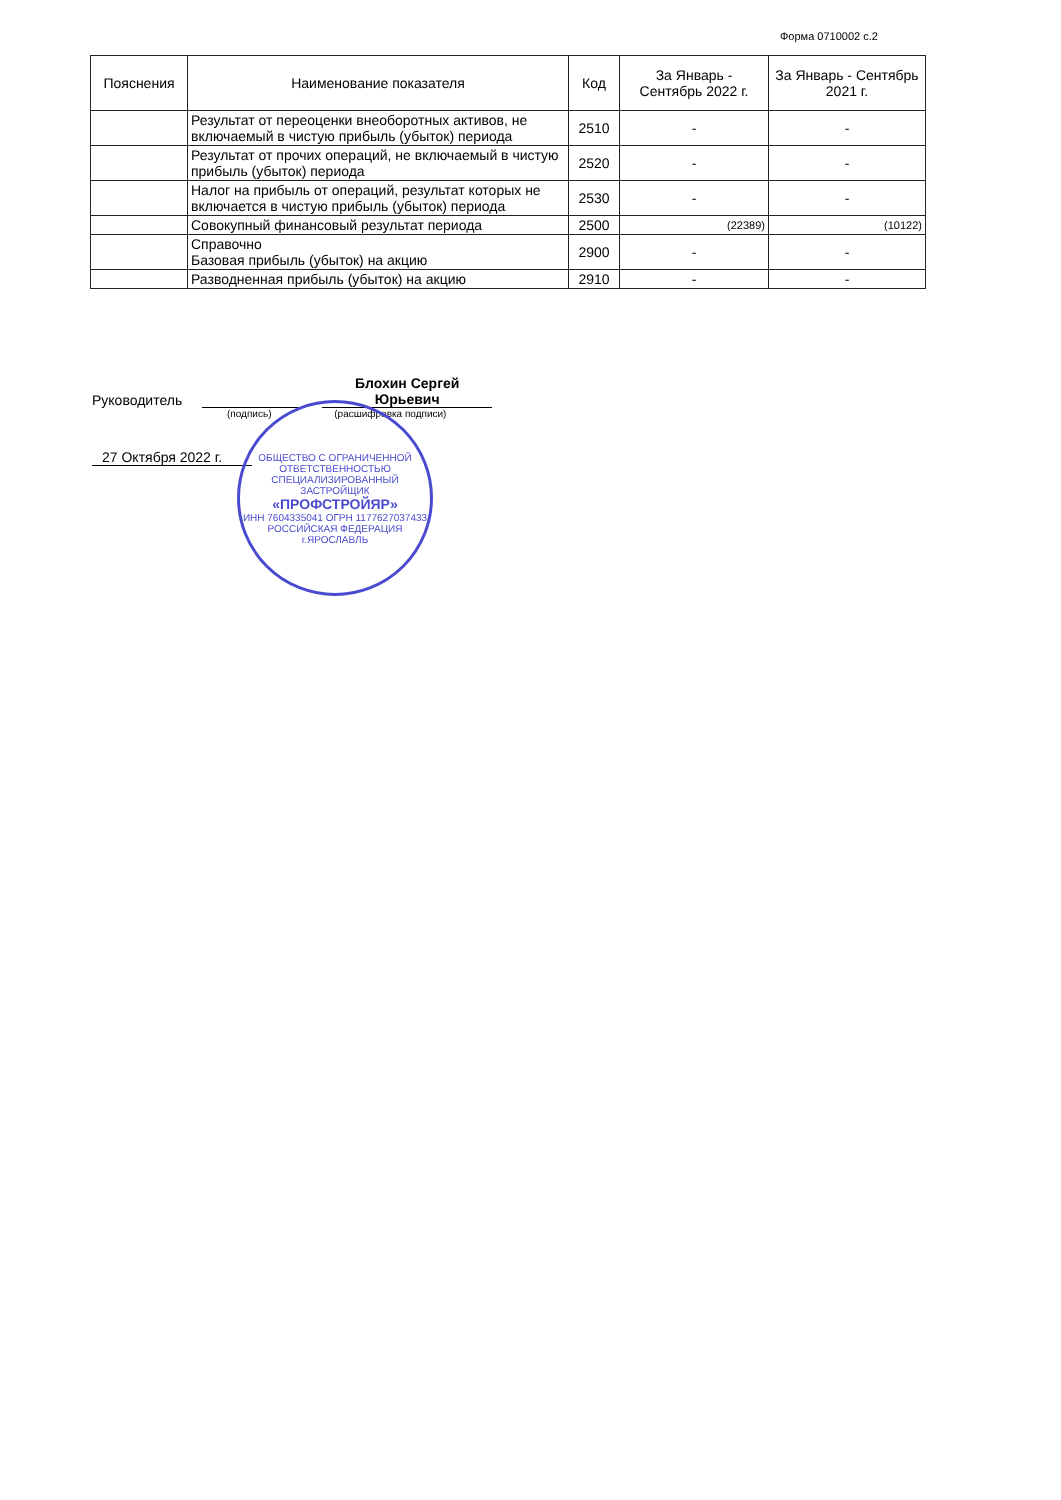Форма 0710002 с.2
| Пояснения | Наименование показателя | Код | За Январь - Сентябрь 2022 г. | За Январь - Сентябрь 2021 г. |
| --- | --- | --- | --- | --- |
| | Результат от переоценки внеоборотных активов, не включаемый в чистую прибыль (убыток) периода | 2510 | - | - |
| | Результат от прочих операций, не включаемый в чистую прибыль (убыток) периода | 2520 | - | - |
| | Налог на прибыль от операций, результат которых не включается в чистую прибыль (убыток) периода | 2530 | - | - |
| | Совокупный финансовый результат периода | 2500 | (22389) | (10122) |
| | Справочно Базовая прибыль (убыток) на акцию | 2900 | - | - |
| | Разводненная прибыль (убыток) на акцию | 2910 | - | - |
Руководитель Блохин Сергей Юрьевич
(подпись) (расшифровка подписи)
27 Октября 2022 г.
ОБЩЕСТВО С ОГРАНИЧЕННОЙ ОТВЕТСТВЕННОСТЬЮ
СПЕЦИАЛИЗИРОВАННЫЙ ЗАСТРОЙЩИК
«ПРОФСТРОЙЯР»
ИНН 7604335041 ОГРН 1177627037433
РОССИЙСКАЯ ФЕДЕРАЦИЯ г.ЯРОСЛАВЛЬ